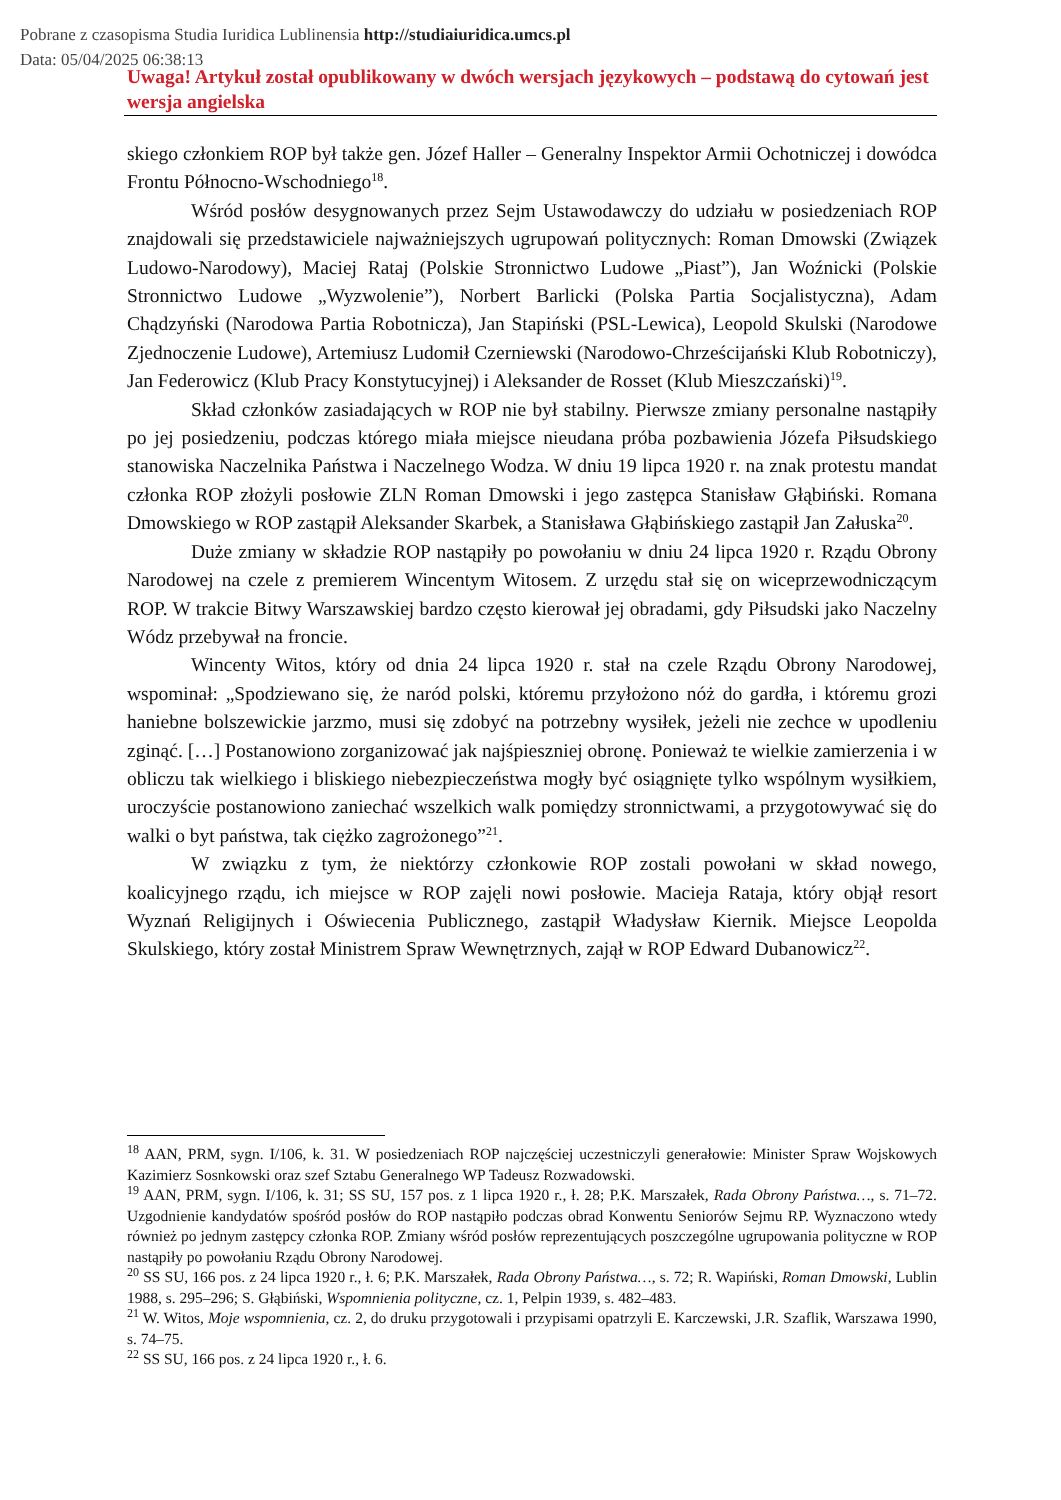Pobrane z czasopisma Studia Iuridica Lublinensia http://studiaiuridica.umcs.pl
Data: 05/04/2025 06:38:13
Uwaga! Artykuł został opublikowany w dwóch wersjach językowych – podstawą do cytowań jest wersja angielska
skiego członkiem ROP był także gen. Józef Haller – Generalny Inspektor Armii Ochotniczej i dowódca Frontu Północno-Wschodniego<sup>18</sup>.
Wśród posłów desygnowanych przez Sejm Ustawodawczy do udziału w posiedzeniach ROP znajdowali się przedstawiciele najważniejszych ugrupowań politycznych: Roman Dmowski (Związek Ludowo-Narodowy), Maciej Rataj (Polskie Stronnictwo Ludowe „Piast”), Jan Woźnicki (Polskie Stronnictwo Ludowe „Wyzwolenie”), Norbert Barlicki (Polska Partia Socjalistyczna), Adam Chądzyński (Narodowa Partia Robotnicza), Jan Stapiński (PSL-Lewica), Leopold Skulski (Narodowe Zjednoczenie Ludowe), Artemiusz Ludomił Czerniewski (Narodowo-Chrześcijański Klub Robotniczy), Jan Federowicz (Klub Pracy Konstytucyjnej) i Aleksander de Rosset (Klub Mieszczański)<sup>19</sup>.
Skład członków zasiadających w ROP nie był stabilny. Pierwsze zmiany personalne nastąpiły po jej posiedzeniu, podczas którego miała miejsce nieudana próba pozbawienia Józefa Piłsudskiego stanowiska Naczelnika Państwa i Naczelnego Wodza. W dniu 19 lipca 1920 r. na znak protestu mandat członka ROP złożyli posłowie ZLN Roman Dmowski i jego zastępca Stanisław Głąbiński. Romana Dmowskiego w ROP zastąpił Aleksander Skarbek, a Stanisława Głąbińskiego zastąpił Jan Załuska<sup>20</sup>.
Duże zmiany w składzie ROP nastąpiły po powołaniu w dniu 24 lipca 1920 r. Rządu Obrony Narodowej na czele z premierem Wincentym Witosem. Z urzędu stał się on wiceprzewodniczącym ROP. W trakcie Bitwy Warszawskiej bardzo często kierował jej obradami, gdy Piłsudski jako Naczelny Wódz przebywał na froncie.
Wincenty Witos, który od dnia 24 lipca 1920 r. stał na czele Rządu Obrony Narodowej, wspominał: „Spodziewano się, że naród polski, któremu przyłożono nóż do gardła, i któremu grozi haniebne bolszewickie jarzmo, musi się zdobyć na potrzebny wysiłek, jeżeli nie zechce w upodleniu zginąć. […] Postanowiono zorganizować jak najśpieszniej obronę. Ponieważ te wielkie zamierzenia i w obliczu tak wielkiego i bliskiego niebezpieczeństwa mogły być osiągnięte tylko wspólnym wysiłkiem, uroczyście postanowiono zaniechać wszelkich walk pomiędzy stronnictwami, a przygotowywać się do walki o byt państwa, tak ciężko zagrożonego”<sup>21</sup>.
W związku z tym, że niektórzy członkowie ROP zostali powołani w skład nowego, koalicyjnego rządu, ich miejsce w ROP zajęli nowi posłowie. Macieja Rataja, który objął resort Wyznań Religijnych i Oświecenia Publicznego, zastąpił Władysław Kiernik. Miejsce Leopolda Skulskiego, który został Ministrem Spraw Wewnętrznych, zajął w ROP Edward Dubanowicz<sup>22</sup>.
<sup>18</sup> AAN, PRM, sygn. I/106, k. 31. W posiedzeniach ROP najczęściej uczestniczyli generałowie: Minister Spraw Wojskowych Kazimierz Sosnkowski oraz szef Sztabu Generalnego WP Tadeusz Rozwadowski.
<sup>19</sup> AAN, PRM, sygn. I/106, k. 31; SS SU, 157 pos. z 1 lipca 1920 r., ł. 28; P.K. Marszałek, Rada Obrony Państwa…, s. 71–72. Uzgodnienie kandydatów spośród posłów do ROP nastąpiło podczas obrad Konwentu Seniorów Sejmu RP. Wyznaczono wtedy również po jednym zastępcy członka ROP. Zmiany wśród posłów reprezentujących poszczególne ugrupowania polityczne w ROP nastąpiły po powołaniu Rządu Obrony Narodowej.
<sup>20</sup> SS SU, 166 pos. z 24 lipca 1920 r., ł. 6; P.K. Marszałek, Rada Obrony Państwa…, s. 72; R. Wapiński, Roman Dmowski, Lublin 1988, s. 295–296; S. Głąbiński, Wspomnienia polityczne, cz. 1, Pelpin 1939, s. 482–483.
<sup>21</sup> W. Witos, Moje wspomnienia, cz. 2, do druku przygotowali i przypisami opatrzyli E. Karczewski, J.R. Szaflik, Warszawa 1990, s. 74–75.
<sup>22</sup> SS SU, 166 pos. z 24 lipca 1920 r., ł. 6.